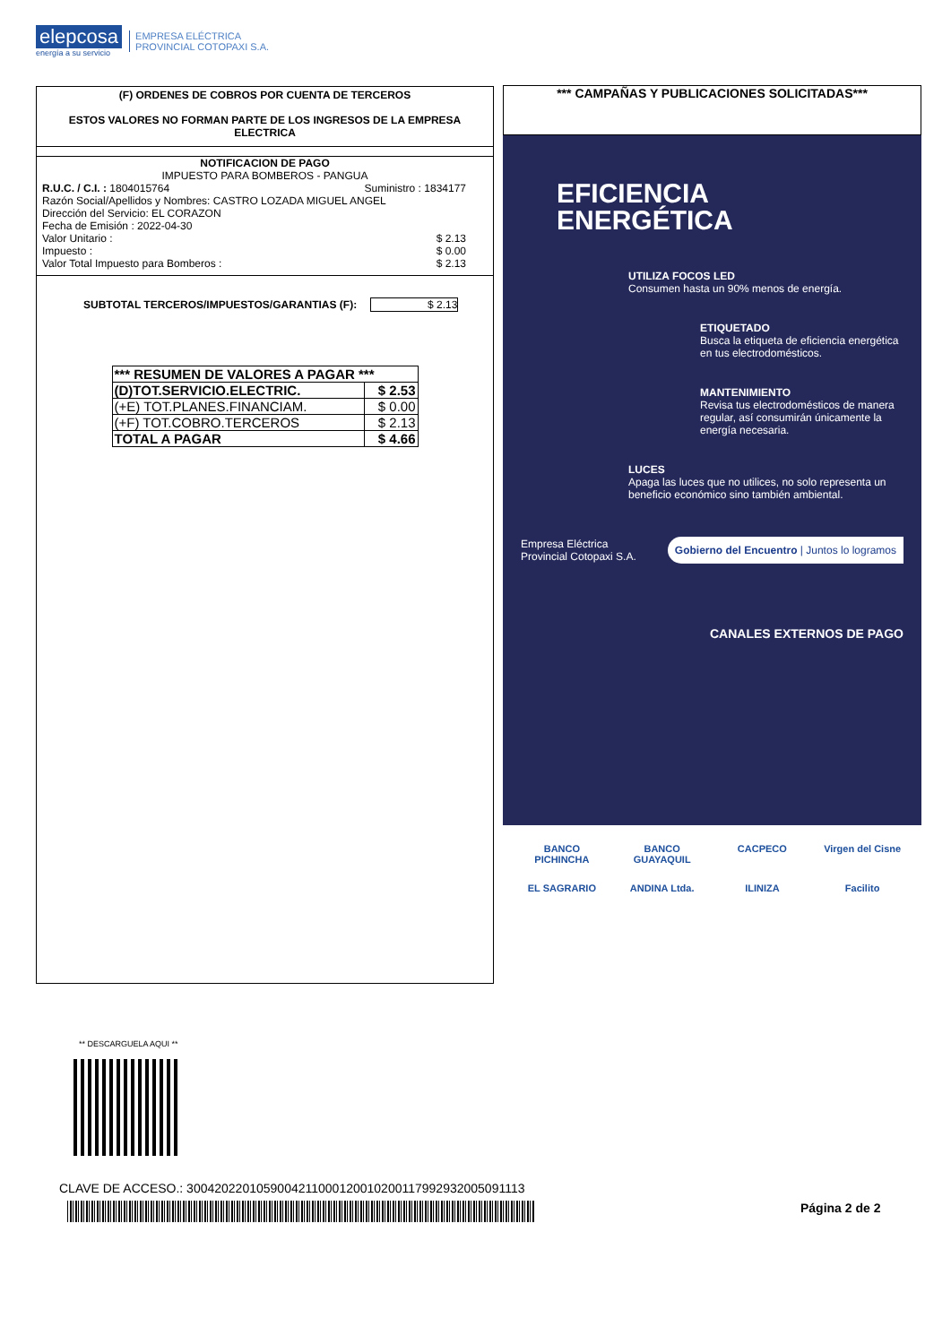elepcosa
energía a su servicio
EMPRESA ELÉCTRICA
PROVINCIAL COTOPAXI S.A.
(F) ORDENES DE COBROS POR CUENTA DE TERCEROS
ESTOS VALORES NO FORMAN PARTE DE LOS INGRESOS DE LA EMPRESA ELECTRICA
NOTIFICACION DE PAGO
IMPUESTO PARA BOMBEROS - PANGUA
R.U.C. / C.I. : 1804015764 Suministro : 1834177
Razón Social/Apellidos y Nombres: CASTRO LOZADA MIGUEL ANGEL
Dirección del Servicio: EL CORAZON
Fecha de Emisión : 2022-04-30
Valor Unitario : $ 2.13
Impuesto : $ 0.00
Valor Total Impuesto para Bomberos : $ 2.13
SUBTOTAL TERCEROS/IMPUESTOS/GARANTIAS (F): $ 2.13
| *** RESUMEN DE VALORES A PAGAR *** | |
| --- | --- |
| (D)TOT.SERVICIO.ELECTRIC. | $ 2.53 |
| (+E) TOT.PLANES.FINANCIAM. | $ 0.00 |
| (+F) TOT.COBRO.TERCEROS | $ 2.13 |
| TOTAL A PAGAR | $ 4.66 |
*** CAMPAÑAS Y PUBLICACIONES SOLICITADAS***
EFICIENCIA
ENERGÉTICA
UTILIZA FOCOS LED
Consumen hasta un 90% menos de energía.
ETIQUETADO
Busca la etiqueta de eficiencia energética en tus electrodomésticos.
MANTENIMIENTO
Revisa tus electrodomésticos de manera regular, así consumirán únicamente la energía necesaria.
LUCES
Apaga las luces que no utilices, no solo representa un beneficio económico sino también ambiental.
Empresa Eléctrica
Provincial Cotopaxi S.A. Gobierno del Encuentro | Juntos lo logramos
CANALES EXTERNOS DE PAGO
BANCO PICHINCHA BANCO GUAYAQUIL CACPECO Virgen del Cisne EL SAGRARIO ANDINA Ltda. ILINIZA Facilito
** DESCARGUELA AQUI **
CLAVE DE ACCESO.: 3004202201059004211000120010200117992932005091113
Página 2 de 2